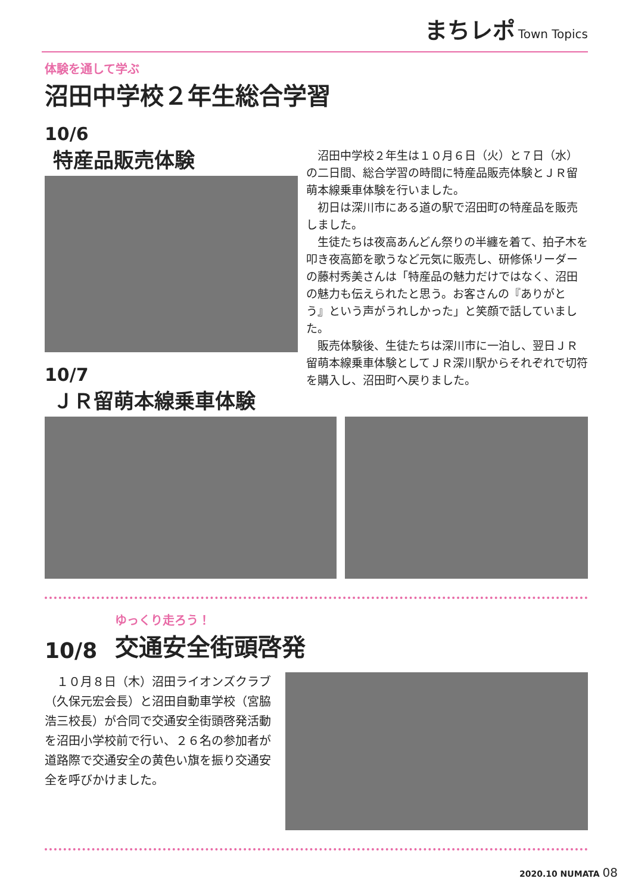まちレポ Town Topics
体験を通して学ぶ
沼田中学校２年生総合学習
10/6
特産品販売体験
10/7
ＪＲ留萌本線乗車体験
沼田中学校２年生は１０月６日（火）と７日（水）の二日間、総合学習の時間に特産品販売体験とＪＲ留萌本線乗車体験を行いました。
初日は深川市にある道の駅で沼田町の特産品を販売しました。
生徒たちは夜高あんどん祭りの半纏を着て、拍子木を叩き夜高節を歌うなど元気に販売し、研修係リーダーの藤村秀美さんは「特産品の魅力だけではなく、沼田の魅力も伝えられたと思う。お客さんの『ありがとう』という声がうれしかった」と笑顔で話していました。
販売体験後、生徒たちは深川市に一泊し、翌日ＪＲ留萌本線乗車体験としてＪＲ深川駅からそれぞれで切符を購入し、沼田町へ戻りました。
10/8
ゆっくり走ろう！
交通安全街頭啓発
１０月８日（木）沼田ライオンズクラブ（久保元宏会長）と沼田自動車学校（宮脇浩三校長）が合同で交通安全街頭啓発活動を沼田小学校前で行い、２６名の参加者が道路際で交通安全の黄色い旗を振り交通安全を呼びかけました。
2020.10 NUMATA 08